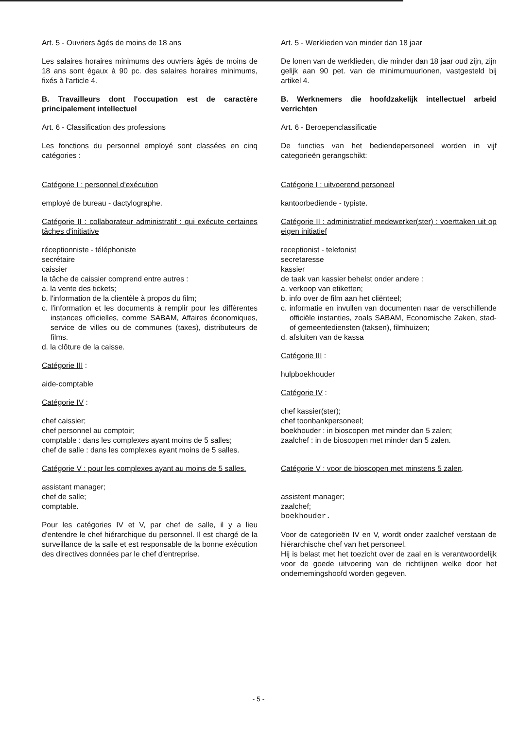Art. 5 - Ouvriers âgés de moins de 18 ans
Les salaires horaires minimums des ouvriers âgés de moins de 18 ans sont égaux à 90 pc. des salaires horaires minimums, fixés à l'article 4.
B. Travailleurs dont l'occupation est de caractère principalement intellectuel
Art. 6 - Classification des professions
Les fonctions du personnel employé sont classées en cinq catégories :
Catégorie I : personnel d'exécution
employé de bureau - dactylographe.
Catégorie II : collaborateur administratif : qui exécute certaines tâches d'initiative
réceptionniste - téléphoniste
secrétaire
caissier
la tâche de caissier comprend entre autres :
a. la vente des tickets;
b. l'information de la clientèle à propos du film;
c. l'information et les documents à remplir pour les différentes instances officielles, comme SABAM, Affaires économiques, service de villes ou de communes (taxes), distributeurs de films.
d. la clôture de la caisse.
Catégorie III :
aide-comptable
Catégorie IV :
chef caissier;
chef personnel au comptoir;
comptable : dans les complexes ayant moins de 5 salles;
chef de salle : dans les complexes ayant moins de 5 salles.
Catégorie V : pour les complexes ayant au moins de 5 salles.
assistant manager;
chef de salle;
comptable.
Pour les catégories IV et V, par chef de salle, il y a lieu d'entendre le chef hiérarchique du personnel. Il est chargé de la surveillance de la salle et est responsable de la bonne exécution des directives données par le chef d'entreprise.
Art. 5 - Werklieden van minder dan 18 jaar
De lonen van de werklieden, die minder dan 18 jaar oud zijn, zijn gelijk aan 90 pet. van de minimumuurlonen, vastgesteld bij artikel 4.
B. Werknemers die hoofdzakelijk intellectuel arbeid verrichten
Art. 6 - Beroepenclassificatie
De functies van het bediendepersoneel worden in vijf categorieën gerangschikt:
Catégorie I : uitvoerend personeel
kantoorbediende - typiste.
Catégorie II : administratief medewerker(ster) : voerttaken uit op eigen initiatief
receptionist - telefonist
secretaresse
kassier
de taak van kassier behelst onder andere :
a. verkoop van etiketten;
b. info over de film aan het cliënteel;
c. informatie en invullen van documenten naar de verschillende officiële instanties, zoals SABAM, Economische Zaken, stad- of gemeentediensten (taksen), filmhuizen;
d. afsluiten van de kassa
Catégorie III :
hulpboekhouder
Catégorie IV :
chef kassier(ster);
chef toonbankpersoneel;
boekhouder : in bioscopen met minder dan 5 zalen;
zaalchef : in de bioscopen met minder dan 5 zalen.
Catégorie V : voor de bioscopen met minstens 5 zalen.
assistent manager;
zaalchef;
boekhouder.
Voor de categorieën IV en V, wordt onder zaalchef verstaan de hiërarchische chef van het personeel.
Hij is belast met het toezicht over de zaal en is verantwoordelijk voor de goede uitvoering van de richtlijnen welke door het ondememingshoofd worden gegeven.
- 5 -